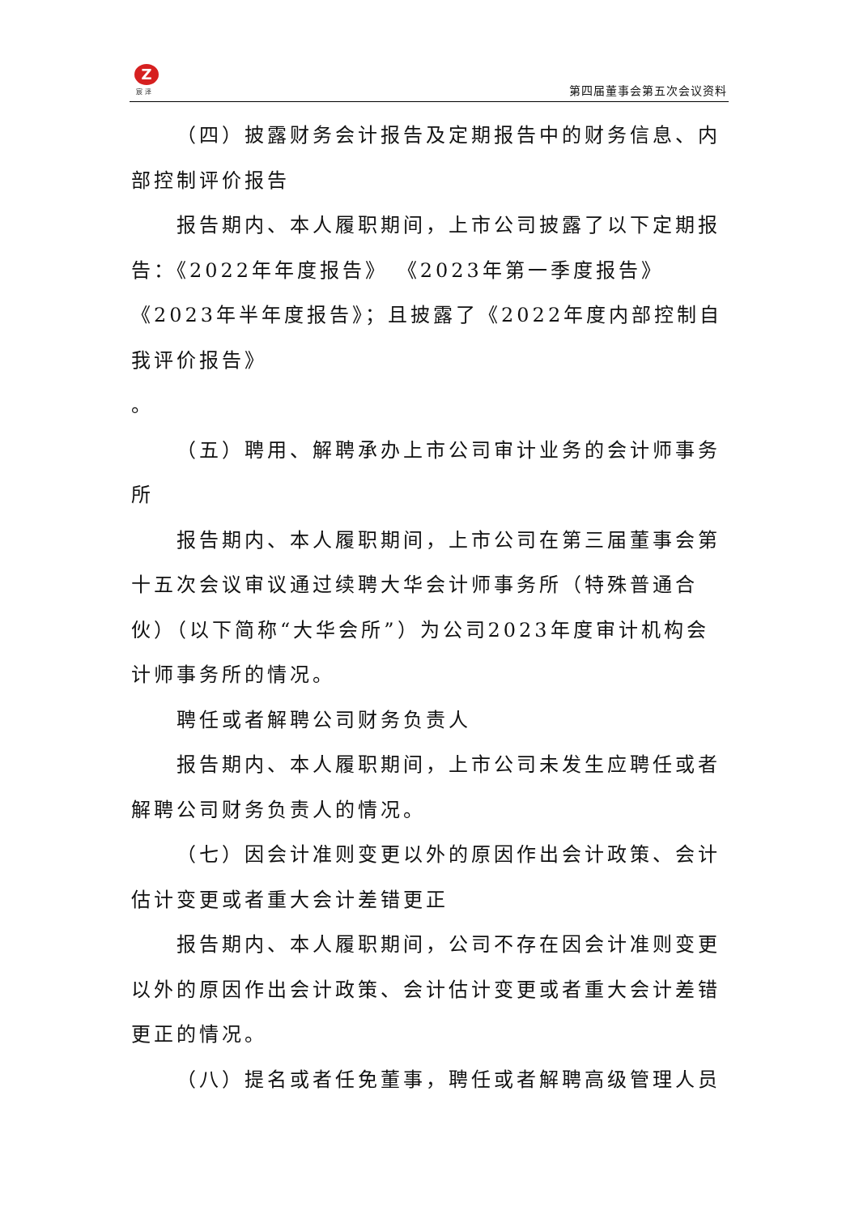Z
宸 泽 第四届董事会第五次会议资料
（四）披露财务会计报告及定期报告中的财务信息、内部控制评价报告
报告期内、本人履职期间，上市公司披露了以下定期报告：《2022年年度报告》 《2023年第一季度报告》《2023年半年度报告》；且披露了《2022年度内部控制自我评价报告》
。
（五）聘用、解聘承办上市公司审计业务的会计师事务所
报告期内、本人履职期间，上市公司在第三届董事会第十五次会议审议通过续聘大华会计师事务所（特殊普通合伙）（以下简称“大华会所”）为公司2023年度审计机构会计师事务所的情况。
聘任或者解聘公司财务负责人
报告期内、本人履职期间，上市公司未发生应聘任或者解聘公司财务负责人的情况。
（七）因会计准则变更以外的原因作出会计政策、会计估计变更或者重大会计差错更正
报告期内、本人履职期间，公司不存在因会计准则变更以外的原因作出会计政策、会计估计变更或者重大会计差错更正的情况。
（八）提名或者任免董事，聘任或者解聘高级管理人员